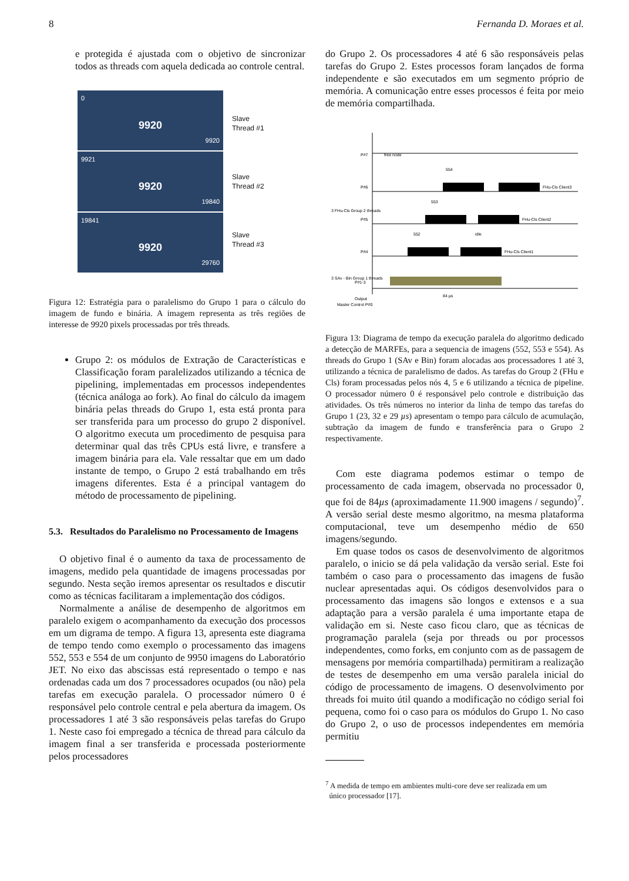8 Fernanda D. Moraes et al.
e protegida é ajustada com o objetivo de sincronizar todos as threads com aquela dedicada ao controle central.
0
9920
9920
9921
9920
19840
19841
9920
29760
Slave
Thread #1
Slave
Thread #2
Slave
Thread #3
Figura 12: Estratégia para o paralelismo do Grupo 1 para o cálculo do imagem de fundo e binária. A imagem representa as três regiões de interesse de 9920 pixels processadas por três threads.
Grupo 2: os módulos de Extração de Características e Classificação foram paralelizados utilizando a técnica de pipelining, implementadas em processos independentes (técnica análoga ao fork). Ao final do cálculo da imagem binária pelas threads do Grupo 1, esta está pronta para ser transferida para um processo do grupo 2 disponível. O algoritmo executa um procedimento de pesquisa para determinar qual das três CPUs está livre, e transfere a imagem binária para ela. Vale ressaltar que em um dado instante de tempo, o Grupo 2 está trabalhando em três imagens diferentes. Esta é a principal vantagem do método de processamento de pipelining.
5.3. Resultados do Paralelismo no Processamento de Imagens
O objetivo final é o aumento da taxa de processamento de imagens, medido pela quantidade de imagens processadas por segundo. Nesta seção iremos apresentar os resultados e discutir como as técnicas facilitaram a implementação dos códigos.
Normalmente a análise de desempenho de algoritmos em paralelo exigem o acompanhamento da execução dos processos em um digrama de tempo. A figura 13, apresenta este diagrama de tempo tendo como exemplo o processamento das imagens 552, 553 e 554 de um conjunto de 9950 imagens do Laboratório JET. No eixo das abscissas está representado o tempo e nas ordenadas cada um dos 7 processadores ocupados (ou não) pela tarefas em execução paralela. O processador número 0 é responsável pelo controle central e pela abertura da imagem. Os processadores 1 até 3 são responsáveis pelas tarefas do Grupo 1. Neste caso foi empregado a técnica de thread para cálculo da imagem final a ser transferida e processada posteriormente pelos processadores
do Grupo 2. Os processadores 4 até 6 são responsáveis pelas tarefas do Grupo 2. Estes processos foram lançados de forma independente e são executados em um segmento próprio de memória. A comunicação entre esses processos é feita por meio de memória compartilhada.
P#7
free node
P#6
FHu-Cls Client3
P#5
FHu-Cls Client2
P#4
FHu-Cls Client1
3 FHu-Cls Group 2 threads
3 SAv - Bin Group 1 threads
P#1-3
Master Control P#0
Output
84 µs
554
553
552
idle
Figura 13: Diagrama de tempo da execução paralela do algoritmo dedicado a detecção de MARFEs, para a sequencia de imagens (552, 553 e 554). As threads do Grupo 1 (SAv e Bin) foram alocadas aos processadores 1 até 3, utilizando a técnica de paralelismo de dados. As tarefas do Group 2 (FHu e Cls) foram processadas pelos nós 4, 5 e 6 utilizando a técnica de pipeline. O processador número 0 é responsável pelo controle e distribuição das atividades. Os três números no interior da linha de tempo das tarefas do Grupo 1 (23, 32 e 29 µs) apresentam o tempo para cálculo de acumulação, subtração da imagem de fundo e transferência para o Grupo 2 respectivamente.
Com este diagrama podemos estimar o tempo de processamento de cada imagem, observada no processador 0, que foi de 84µs (aproximadamente 11.900 imagens / segundo)<sup>7</sup>. A versão serial deste mesmo algoritmo, na mesma plataforma computacional, teve um desempenho médio de 650 imagens/segundo.
Em quase todos os casos de desenvolvimento de algoritmos paralelo, o inicio se dá pela validação da versão serial. Este foi também o caso para o processamento das imagens de fusão nuclear apresentadas aqui. Os códigos desenvolvidos para o processamento das imagens são longos e extensos e a sua adaptação para a versão paralela é uma importante etapa de validação em si. Neste caso ficou claro, que as técnicas de programação paralela (seja por threads ou por processos independentes, como forks, em conjunto com as de passagem de mensagens por memória compartilhada) permitiram a realização de testes de desempenho em uma versão paralela inicial do código de processamento de imagens. O desenvolvimento por threads foi muito útil quando a modificação no código serial foi pequena, como foi o caso para os módulos do Grupo 1. No caso do Grupo 2, o uso de processos independentes em memória permitiu
<sup>7</sup> A medida de tempo em ambientes multi-core deve ser realizada em um
único processador [17].